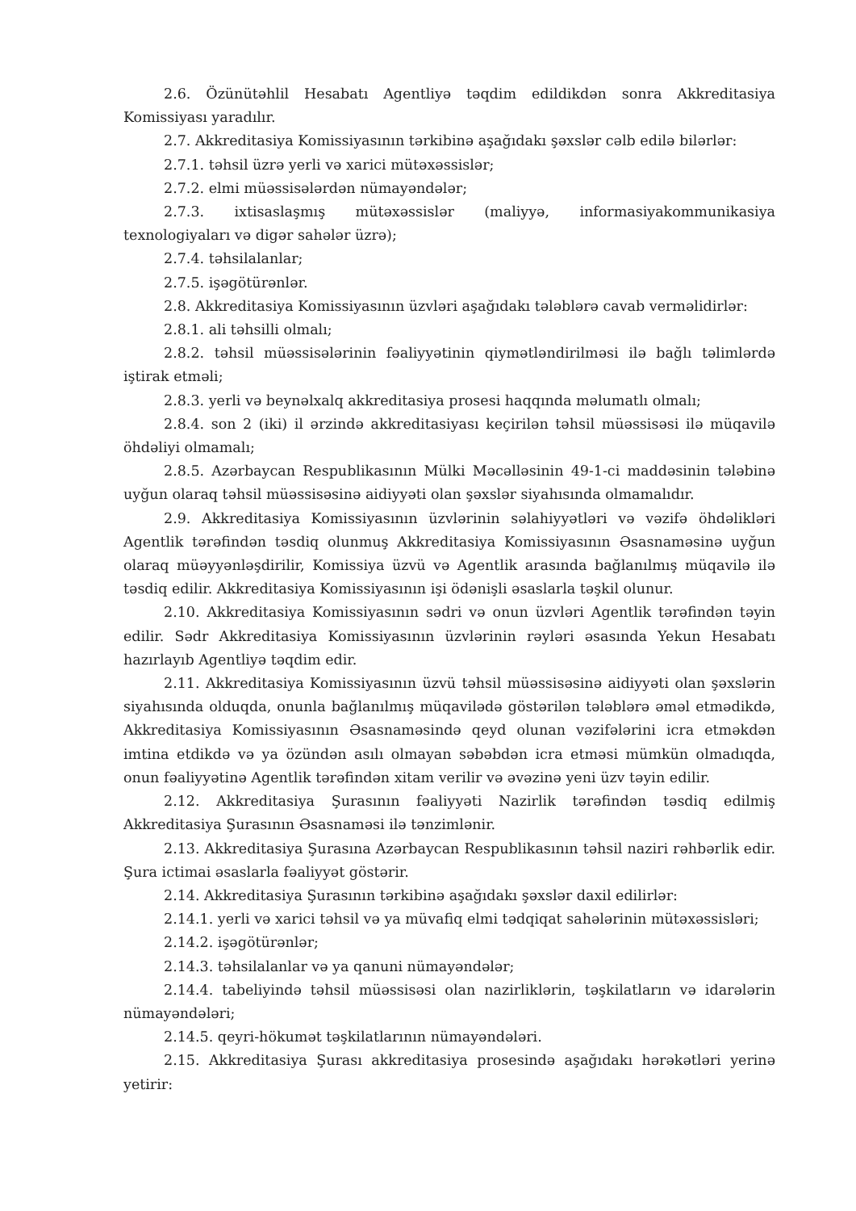2.6. Özünütəhlil Hesabatı Agentliyə təqdim edildikdən sonra Akkreditasiya Komissiyası yaradılır.
2.7. Akkreditasiya Komissiyasının tərkibinə aşağıdakı şəxslər cəlb edilə bilərlər:
2.7.1. təhsil üzrə yerli və xarici mütəxəssislər;
2.7.2. elmi müəssisələrdən nümayəndələr;
2.7.3. ixtisaslaşmış mütəxəssislər (maliyyə, informasiyakommunikasiya texnologiyaları və digər sahələr üzrə);
2.7.4. təhsilalanlar;
2.7.5. işəgötürənlər.
2.8. Akkreditasiya Komissiyasının üzvləri aşağıdakı tələblərə cavab verməlidirlər:
2.8.1. ali təhsilli olmalı;
2.8.2. təhsil müəssisələrinin fəaliyyətinin qiymətləndirilməsi ilə bağlı təlimlərdə iştirak etməli;
2.8.3. yerli və beynəlxalq akkreditasiya prosesi haqqında məlumatlı olmalı;
2.8.4. son 2 (iki) il ərzində akkreditasiyası keçirilən təhsil müəssisəsi ilə müqavilə öhdəliyi olmamalı;
2.8.5. Azərbaycan Respublikasının Mülki Məcəlləsinin 49-1-ci maddəsinin tələbinə uyğun olaraq təhsil müəssisəsinə aidiyyəti olan şəxslər siyahısında olmamalıdır.
2.9. Akkreditasiya Komissiyasının üzvlərinin səlahiyyətləri və vəzifə öhdəlikləri Agentlik tərəfindən təsdiq olunmuş Akkreditasiya Komissiyasının Əsasnaməsinə uyğun olaraq müəyyənləşdirilir, Komissiya üzvü və Agentlik arasında bağlanılmış müqavilə ilə təsdiq edilir. Akkreditasiya Komissiyasının işi ödənişli əsaslarla təşkil olunur.
2.10. Akkreditasiya Komissiyasının sədri və onun üzvləri Agentlik tərəfindən təyin edilir. Sədr Akkreditasiya Komissiyasının üzvlərinin rəyləri əsasında Yekun Hesabatı hazırlayıb Agentliyə təqdim edir.
2.11. Akkreditasiya Komissiyasının üzvü təhsil müəssisəsinə aidiyyəti olan şəxslərin siyahısında olduqda, onunla bağlanılmış müqavilədə göstərilən tələblərə əməl etmədikdə, Akkreditasiya Komissiyasının Əsasnaməsində qeyd olunan vəzifələrini icra etməkdən imtina etdikdə və ya özündən asılı olmayan səbəbdən icra etməsi mümkün olmadıqda, onun fəaliyyətinə Agentlik tərəfindən xitam verilir və əvəzinə yeni üzv təyin edilir.
2.12. Akkreditasiya Şurasının fəaliyyəti Nazirlik tərəfindən təsdiq edilmiş Akkreditasiya Şurasının Əsasnaməsi ilə tənzimlənir.
2.13. Akkreditasiya Şurasına Azərbaycan Respublikasının təhsil naziri rəhbərlik edir. Şura ictimai əsaslarla fəaliyyət göstərir.
2.14. Akkreditasiya Şurasının tərkibinə aşağıdakı şəxslər daxil edilirlər:
2.14.1. yerli və xarici təhsil və ya müvafiq elmi tədqiqat sahələrinin mütəxəssisləri;
2.14.2. işəgötürənlər;
2.14.3. təhsilalanlar və ya qanuni nümayəndələr;
2.14.4. tabeliyində təhsil müəssisəsi olan nazirliklərin, təşkilatların və idarələrin nümayəndələri;
2.14.5. qeyri-hökumət təşkilatlarının nümayəndələri.
2.15. Akkreditasiya Şurası akkreditasiya prosesində aşağıdakı hərəkətləri yerinə yetirir: